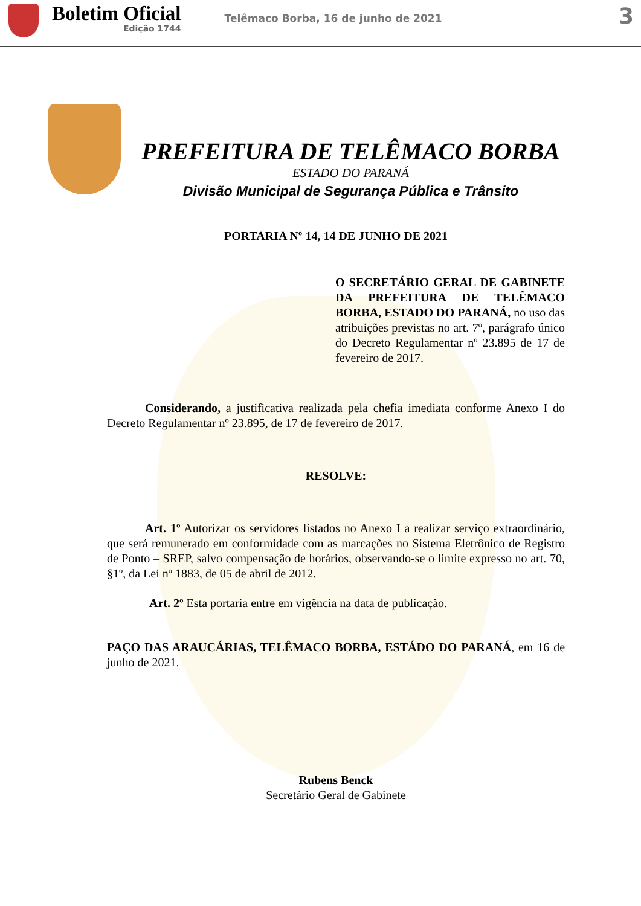Boletim Oficial
Edição 1744
Telêmaco Borba, 16 de junho de 2021
3
PREFEITURA DE TELÊMACO BORBA
ESTADO DO PARANÁ
Divisão Municipal de Segurança Pública e Trânsito
PORTARIA Nº 14, 14 DE JUNHO DE 2021
O SECRETÁRIO GERAL DE GABINETE DA PREFEITURA DE TELÊMACO BORBA, ESTADO DO PARANÁ, no uso das atribuições previstas no art. 7º, parágrafo único do Decreto Regulamentar nº 23.895 de 17 de fevereiro de 2017.
Considerando, a justificativa realizada pela chefia imediata conforme Anexo I do Decreto Regulamentar nº 23.895, de 17 de fevereiro de 2017.
RESOLVE:
Art. 1º Autorizar os servidores listados no Anexo I a realizar serviço extraordinário, que será remunerado em conformidade com as marcações no Sistema Eletrônico de Registro de Ponto – SREP, salvo compensação de horários, observando-se o limite expresso no art. 70, §1º, da Lei nº 1883, de 05 de abril de 2012.
Art. 2º Esta portaria entre em vigência na data de publicação.
PAÇO DAS ARAUCÁRIAS, TELÊMACO BORBA, ESTÁDO DO PARANÁ, em 16 de junho de 2021.
Rubens Benck
Secretário Geral de Gabinete